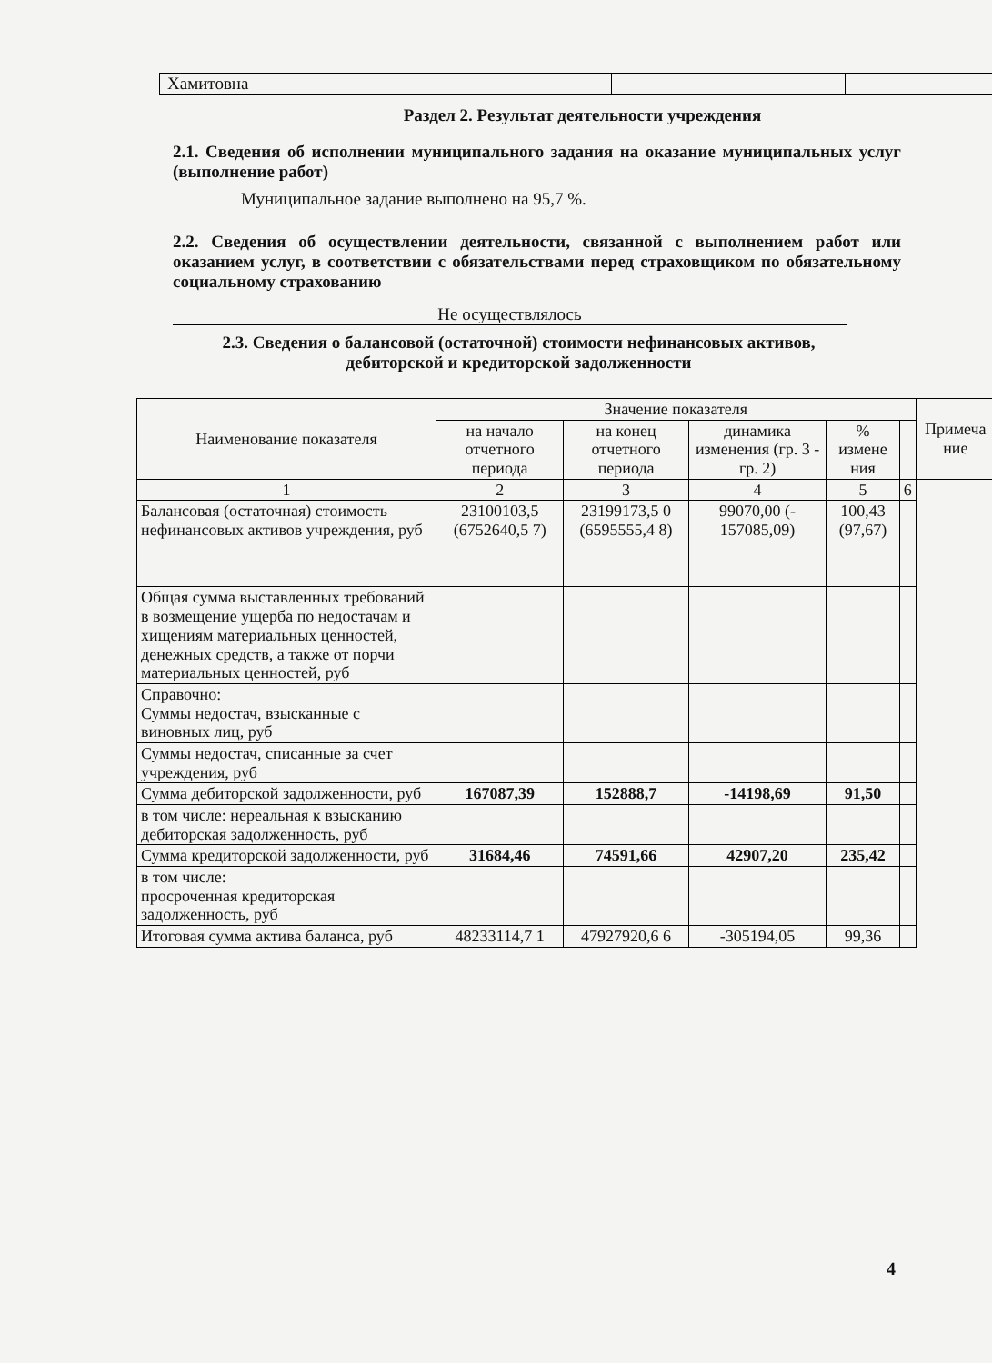| Хамитовна | | |
Раздел 2. Результат деятельности учреждения
2.1. Сведения об исполнении муниципального задания на оказание муниципальных услуг (выполнение работ)
Муниципальное задание выполнено на 95,7 %.
2.2. Сведения об осуществлении деятельности, связанной с выполнением работ или оказанием услуг, в соответствии с обязательствами перед страховщиком по обязательному социальному страхованию
Не осуществлялось
2.3. Сведения о балансовой (остаточной) стоимости нефинансовых активов, дебиторской и кредиторской задолженности
| Наименование показателя | Значение показателя | | | | | Примеча ние |
| --- | --- | --- | --- | --- | --- | --- |
| | на начало отчетного периода | на конец отчетного периода | динамика изменения (гр. 3 - гр. 2) | % измене ния | | |
| 1 | 2 | 3 | 4 | 5 | 6 | |
| Балансовая (остаточная) стоимость нефинансовых активов учреждения, руб | 23100103,5 (6752640,5 7) | 23199173,5 0 (6595555,4 8) | 99070,00 (- 157085,09) | 100,43 (97,67) | | |
| Общая сумма выставленных требований в возмещение ущерба по недостачам и хищениям материальных ценностей, денежных средств, а также от порчи материальных ценностей, руб | | | | | | |
| Справочно: Суммы недостач, взысканные с виновных лиц, руб | | | | | | |
| Суммы недостач, списанные за счет учреждения, руб | | | | | | |
| Сумма дебиторской задолженности, руб | 167087,39 | 152888,7 | -14198,69 | 91,50 | | |
| в том числе: нереальная к взысканию дебиторская задолженность, руб | | | | | | |
| Сумма кредиторской задолженности, руб | 31684,46 | 74591,66 | 42907,20 | 235,42 | | |
| в том числе: просроченная кредиторская задолженность, руб | | | | | | |
| Итоговая сумма актива баланса, руб | 48233114,7 1 | 47927920,6 6 | -305194,05 | 99,36 | | |
4